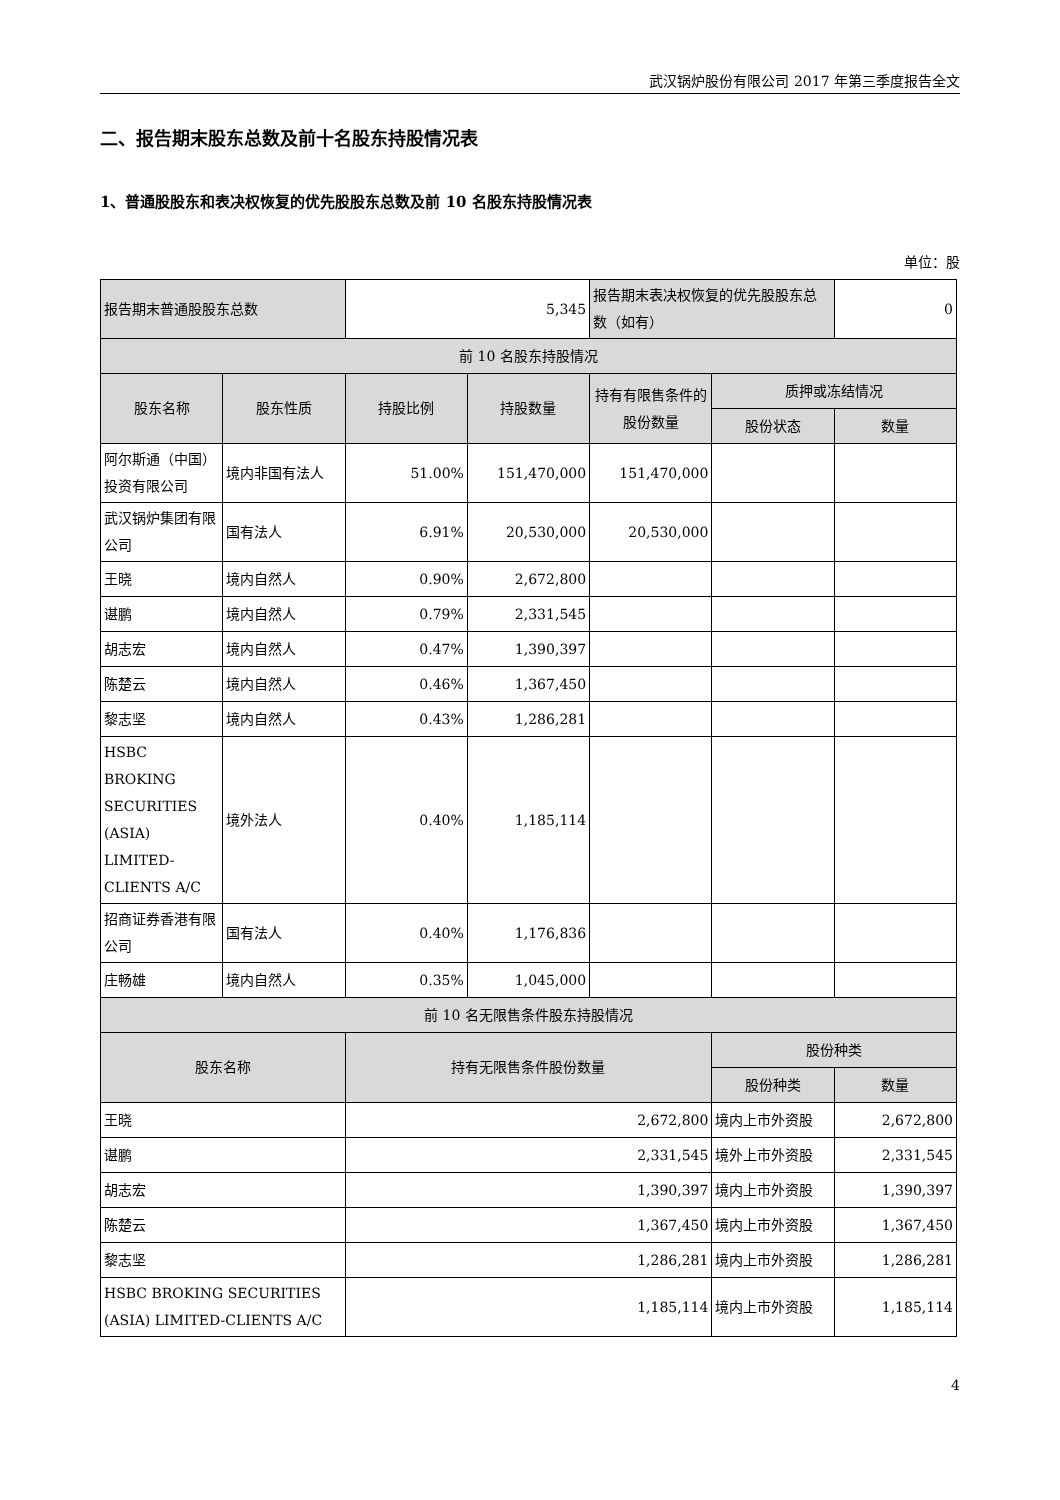武汉锅炉股份有限公司 2017 年第三季度报告全文
二、报告期末股东总数及前十名股东持股情况表
1、普通股股东和表决权恢复的优先股股东总数及前 10 名股东持股情况表
单位：股
| 报告期末普通股股东总数 | | 5,345 | | 报告期末表决权恢复的优先股股东总数（如有） | | 0 |
| 前 10 名股东持股情况 | | | | | | |
| 股东名称 | 股东性质 | 持股比例 | 持股数量 | 持有有限售条件的股份数量 | 质押或冻结情况 | |
| | | | | | 股份状态 | 数量 |
| 阿尔斯通（中国）投资有限公司 | 境内非国有法人 | 51.00% | 151,470,000 | 151,470,000 | | |
| 武汉锅炉集团有限公司 | 国有法人 | 6.91% | 20,530,000 | 20,530,000 | | |
| 王晓 | 境内自然人 | 0.90% | 2,672,800 | | | |
| 谌鹏 | 境内自然人 | 0.79% | 2,331,545 | | | |
| 胡志宏 | 境内自然人 | 0.47% | 1,390,397 | | | |
| 陈楚云 | 境内自然人 | 0.46% | 1,367,450 | | | |
| 黎志坚 | 境内自然人 | 0.43% | 1,286,281 | | | |
| HSBC BROKING SECURITIES (ASIA) LIMITED-CLIENTS A/C | 境外法人 | 0.40% | 1,185,114 | | | |
| 招商证券香港有限公司 | 国有法人 | 0.40% | 1,176,836 | | | |
| 庄畅雄 | 境内自然人 | 0.35% | 1,045,000 | | | |
| 前 10 名无限售条件股东持股情况 | | | | | | |
| 股东名称 | | 持有无限售条件股份数量 | | | 股份种类 | |
| | | | | | 股份种类 | 数量 |
| 王晓 | | 2,672,800 | | | 境内上市外资股 | 2,672,800 |
| 谌鹏 | | 2,331,545 | | | 境外上市外资股 | 2,331,545 |
| 胡志宏 | | 1,390,397 | | | 境内上市外资股 | 1,390,397 |
| 陈楚云 | | 1,367,450 | | | 境内上市外资股 | 1,367,450 |
| 黎志坚 | | 1,286,281 | | | 境内上市外资股 | 1,286,281 |
| HSBC BROKING SECURITIES (ASIA) LIMITED-CLIENTS A/C | | 1,185,114 | | | 境内上市外资股 | 1,185,114 |
4